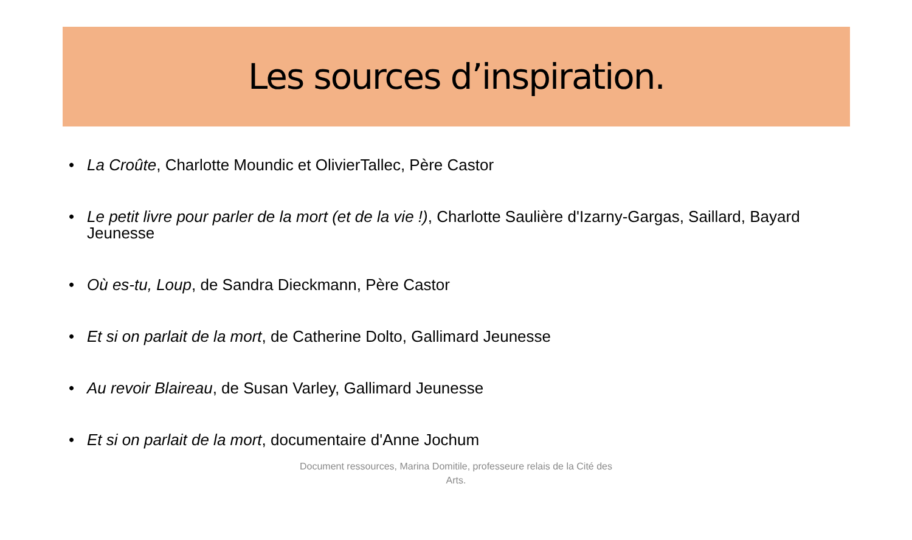Les sources d’inspiration.
La Croûte, Charlotte Moundic et OlivierTallec, Père Castor
Le petit livre pour parler de la mort (et de la vie !), Charlotte Saulière d'Izarny-Gargas, Saillard, Bayard Jeunesse
Où es-tu, Loup, de Sandra Dieckmann, Père Castor
Et si on parlait de la mort, de Catherine Dolto, Gallimard Jeunesse
Au revoir Blaireau, de Susan Varley, Gallimard Jeunesse
Et si on parlait de la mort, documentaire d'Anne Jochum
Document ressources, Marina Domitile, professeure relais de la Cité des Arts.